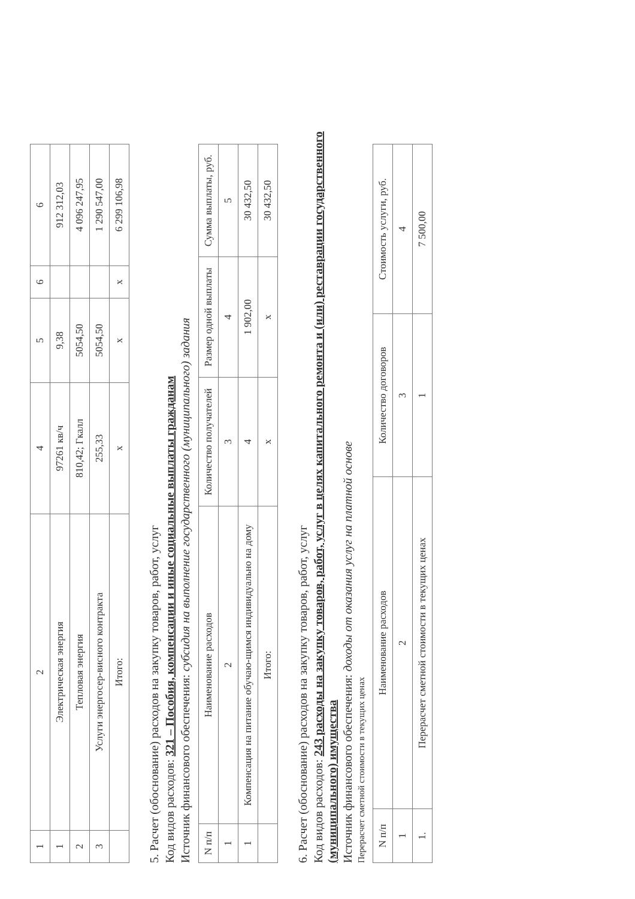| 1 | 2 | 4 | 5 | 6 | 6 |
| --- | --- | --- | --- | --- | --- |
| 1 | Электрическая энергия | 97261 кв/ч | 9,38 | | 912 312,03 |
| 2 | Тепловая энергия | 810,42; Гкалл | 5054,50 | | 4 096 247,95 |
| 3 | Услуги энергосер-висного контракта | 255,33 | 5054,50 | | 1 290 547,00 |
| | Итого: | х | х | х | 6 299 106,98 |
5. Расчет (обоснование) расходов на закупку товаров, работ, услуг
Код видов расходов: 321 – Пособия, компенсации и иные социальные выплаты гражданам
Источник финансового обеспечения: субсидия на выполнение государственного (муниципального) задания
| N п/п | Наименование расходов | Количество получателей | Размер одной выплаты | Сумма выплаты, руб. |
| --- | --- | --- | --- | --- |
| 1 | 2 | 3 | 4 | 5 |
| 1 | Компенсация на питание обучаю-щимся индивидуально на дому | 4 | 1 902,00 | 30 432,50 |
| | Итого: | х | х | 30 432,50 |
6. Расчет (обоснование) расходов на закупку товаров, работ, услуг
Код видов расходов: 243 расходы на закупку товаров, работ, услуг в целях капитального ремонта и (или) реставрации государственного (муниципального) имущества
Источник финансового обеспечения: доходы от оказания услуг на платной основе
Перерасчет сметной стоимости в текущих ценах
| N п/п | Наименование расходов | Количество договоров | Стоимость услуги, руб. |
| --- | --- | --- | --- |
| 1 | 2 | 3 | 4 |
| 1. | Перерасчет сметной стоимости в текущих ценах | 1 | 7 500,00 |